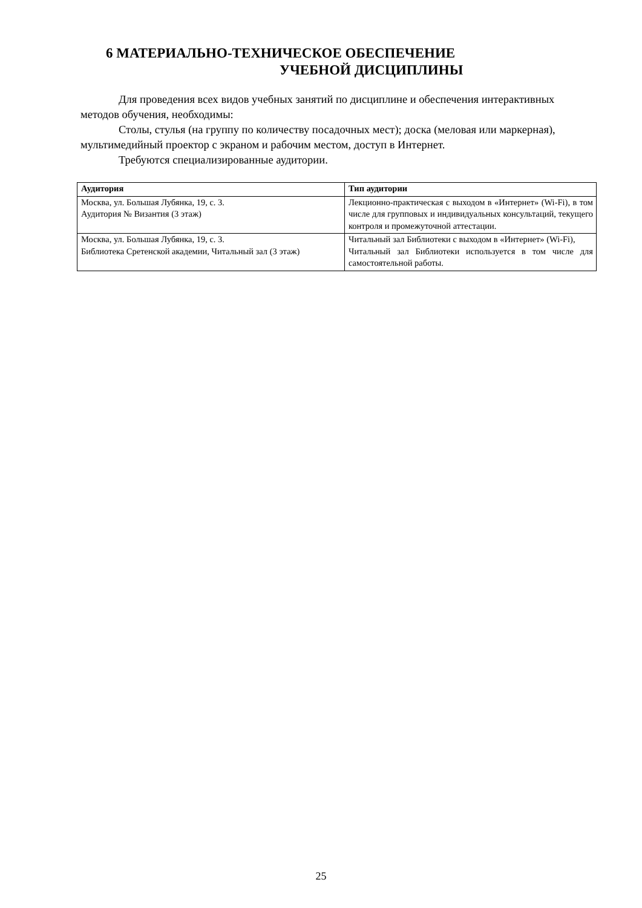6 МАТЕРИАЛЬНО-ТЕХНИЧЕСКОЕ ОБЕСПЕЧЕНИЕ
УЧЕБНОЙ ДИСЦИПЛИНЫ
Для проведения всех видов учебных занятий по дисциплине и обеспечения интерактивных методов обучения, необходимы:
Столы, стулья (на группу по количеству посадочных мест); доска (меловая или маркерная), мультимедийный проектор с экраном и рабочим местом, доступ в Интернет.
Требуются специализированные аудитории.
| Аудитория | Тип аудитории |
| --- | --- |
| Москва, ул. Большая Лубянка, 19, с. 3. Аудитория № Византия (3 этаж) | Лекционно-практическая с выходом в «Интернет» (Wi-Fi), в том числе для групповых и индивидуальных консультаций, текущего контроля и промежуточной аттестации. |
| Москва, ул. Большая Лубянка, 19, с. 3. Библиотека Сретенской академии, Читальный зал (3 этаж) | Читальный зал Библиотеки с выходом в «Интернет» (Wi-Fi), Читальный зал Библиотеки используется в том числе для самостоятельной работы. |
25